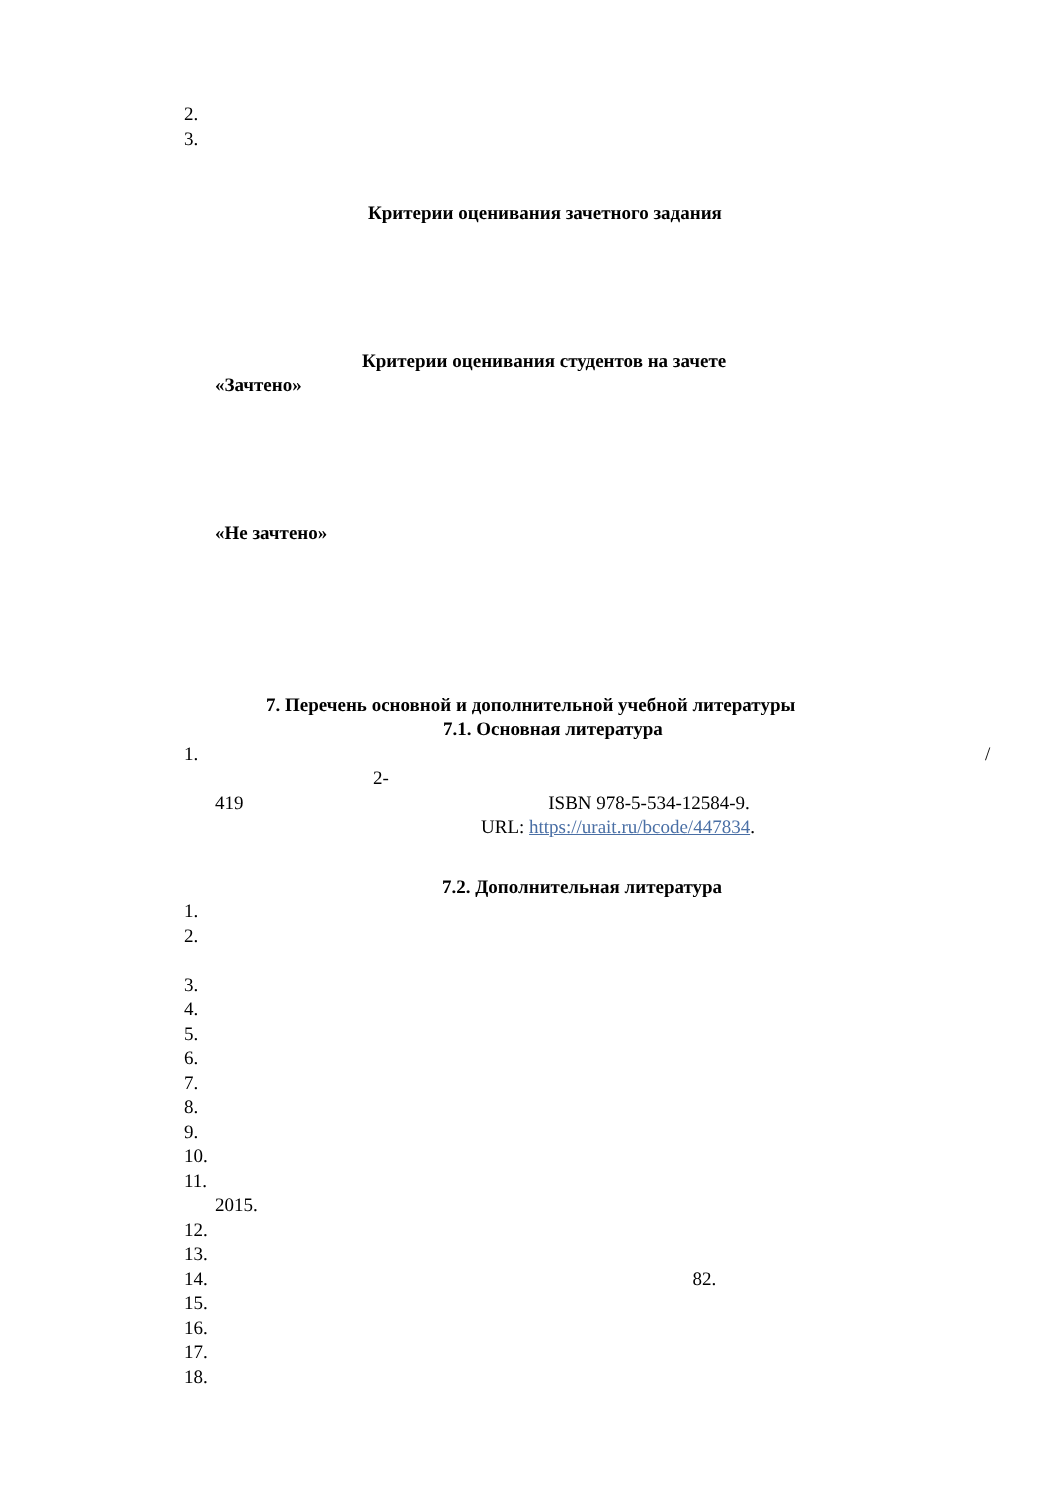2.
3.
Критерии оценивания зачетного задания
Критерии оценивания студентов на зачете
«Зачтено»
«Не зачтено»
7. Перечень основной и дополнительной учебной литературы
7.1. Основная литература
1. /
2-
419 ISBN 978-5-534-12584-9.
URL: https://urait.ru/bcode/447834.
7.2. Дополнительная литература
1.
2.
3.
4.
5.
6.
7.
8.
9.
10.
11.
2015.
12.
13.
14. 82.
15.
16.
17.
18.